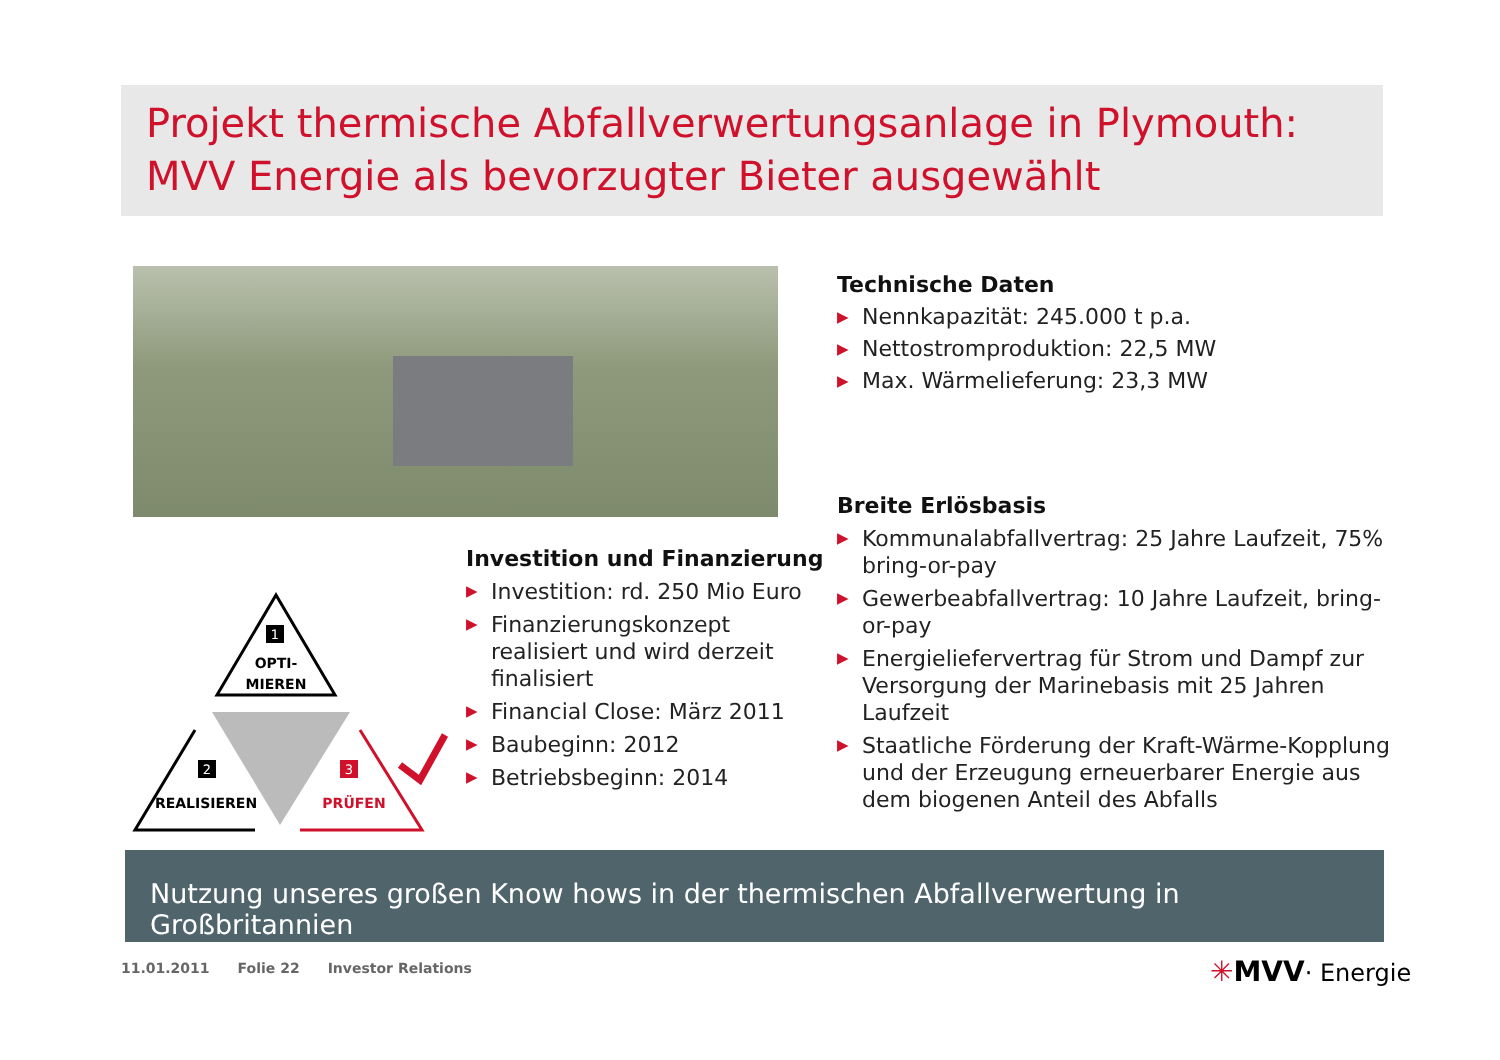Projekt thermische Abfallverwertungsanlage in Plymouth:
MVV Energie als bevorzugter Bieter ausgewählt
1
OPTI-
MIEREN
2
REALISIEREN
3
PRÜFEN
Investition und Finanzierung
▶ Investition: rd. 250 Mio Euro
▶ Finanzierungskonzept realisiert und wird derzeit finalisiert
▶ Financial Close: März 2011
▶ Baubeginn: 2012
▶ Betriebsbeginn: 2014
Technische Daten
▶ Nennkapazität: 245.000 t p.a.
▶ Nettostromproduktion: 22,5 MW
▶ Max. Wärmelieferung: 23,3 MW
Breite Erlösbasis
▶ Kommunalabfallvertrag: 25 Jahre Laufzeit, 75% bring-or-pay
▶ Gewerbeabfallvertrag: 10 Jahre Laufzeit, bring-or-pay
▶ Energieliefervertrag für Strom und Dampf zur Versorgung der Marinebasis mit 25 Jahren Laufzeit
▶ Staatliche Förderung der Kraft-Wärme-Kopplung und der Erzeugung erneuerbarer Energie aus dem biogenen Anteil des Abfalls
Nutzung unseres großen Know hows in der thermischen Abfallverwertung in Großbritannien
11.01.2011 Folie 22 Investor Relations
✳MVV· Energie